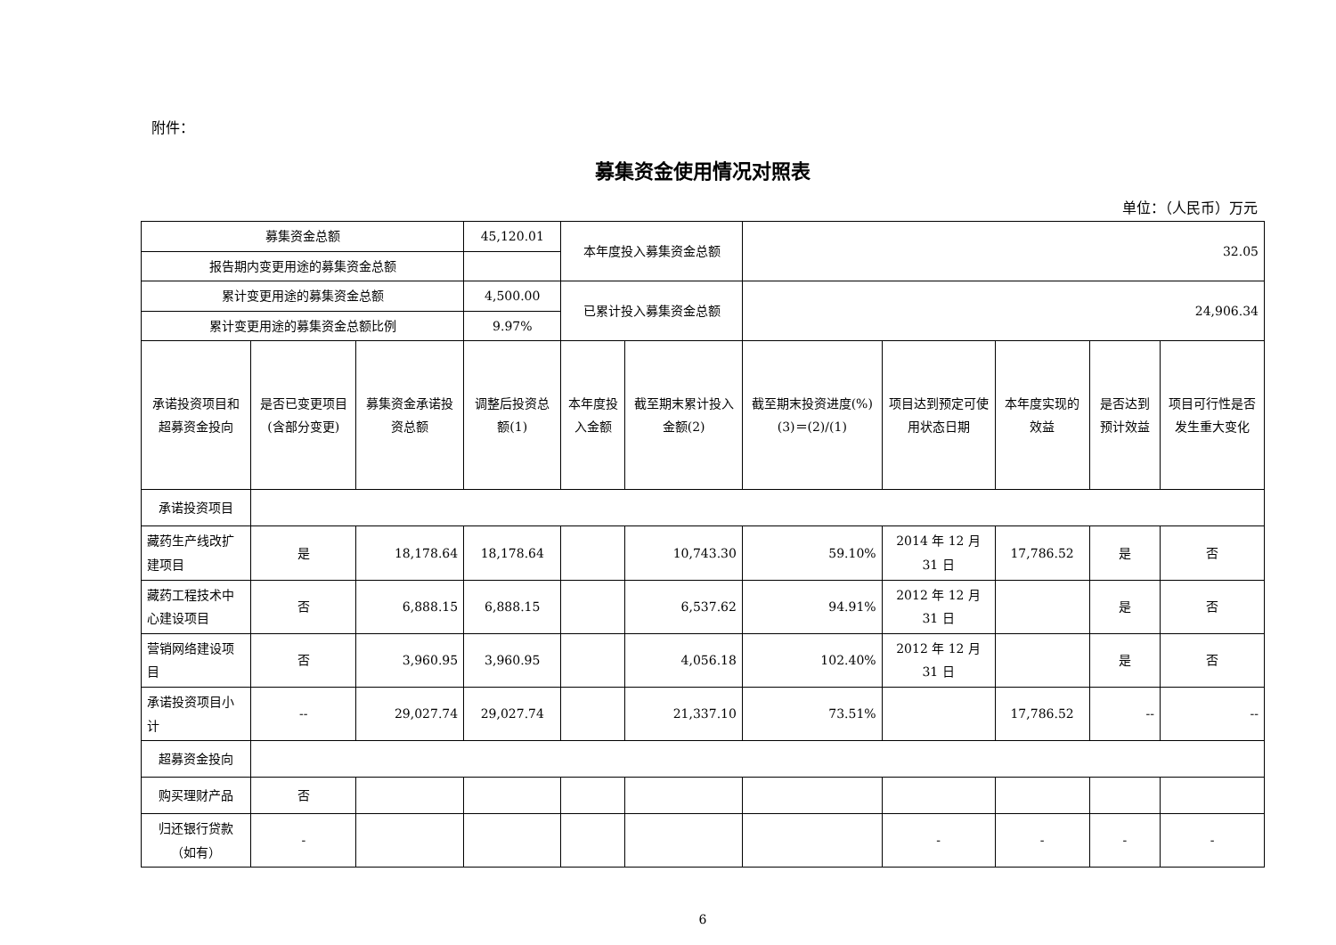附件：
募集资金使用情况对照表
单位：（人民币）万元
| 募集资金总额 | | | 45,120.01 | 本年度投入募集资金总额 | | 32.05 | | | | |
| 报告期内变更用途的募集资金总额 | | | | | | | | | | |
| 累计变更用途的募集资金总额 | | | 4,500.00 | 已累计投入募集资金总额 | | 24,906.34 | | | | |
| 累计变更用途的募集资金总额比例 | | | 9.97% | | | | | | | |
| 承诺投资项目和超募资金投向 | 是否已变更项目(含部分变更) | 募集资金承诺投资总额 | 调整后投资总额(1) | 本年度投入金额 | 截至期末累计投入金额(2) | 截至期末投资进度(%)(3)＝(2)/(1) | 项目达到预定可使用状态日期 | 本年度实现的效益 | 是否达到预计效益 | 项目可行性是否发生重大变化 |
| 承诺投资项目 | | | | | | | | | | |
| 藏药生产线改扩建项目 | 是 | 18,178.64 | 18,178.64 | | 10,743.30 | 59.10% | 2014 年 12 月 31 日 | 17,786.52 | 是 | 否 |
| 藏药工程技术中心建设项目 | 否 | 6,888.15 | 6,888.15 | | 6,537.62 | 94.91% | 2012 年 12 月 31 日 | | 是 | 否 |
| 营销网络建设项目 | 否 | 3,960.95 | 3,960.95 | | 4,056.18 | 102.40% | 2012 年 12 月 31 日 | | 是 | 否 |
| 承诺投资项目小计 | -- | 29,027.74 | 29,027.74 | | 21,337.10 | 73.51% | | 17,786.52 | -- | -- |
| 超募资金投向 | | | | | | | | | | |
| 购买理财产品 | 否 | | | | | | | | | |
| 归还银行贷款（如有） | - | | | | | | - | - | - | - |
6